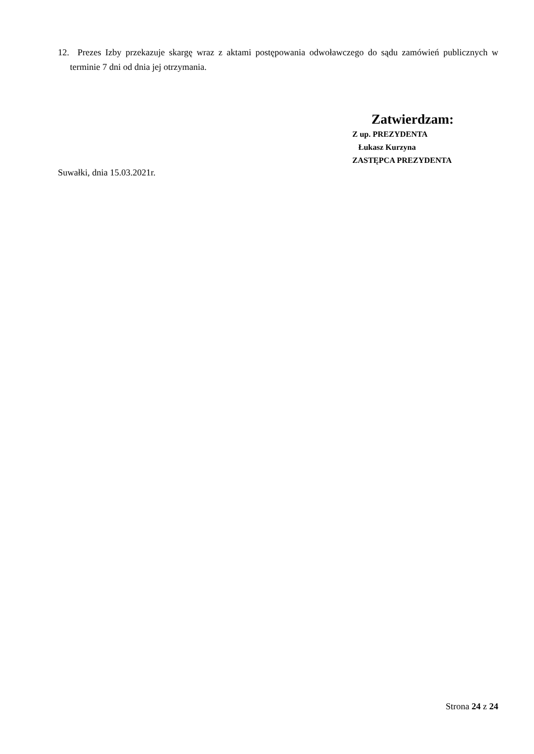12. Prezes Izby przekazuje skargę wraz z aktami postępowania odwoławczego do sądu zamówień publicznych w terminie 7 dni od dnia jej otrzymania.
Zatwierdzam:
Z up. PREZYDENTA
Łukasz Kurzyna
ZASTĘPCA PREZYDENTA
Suwałki, dnia 15.03.2021r.
Strona 24 z 24